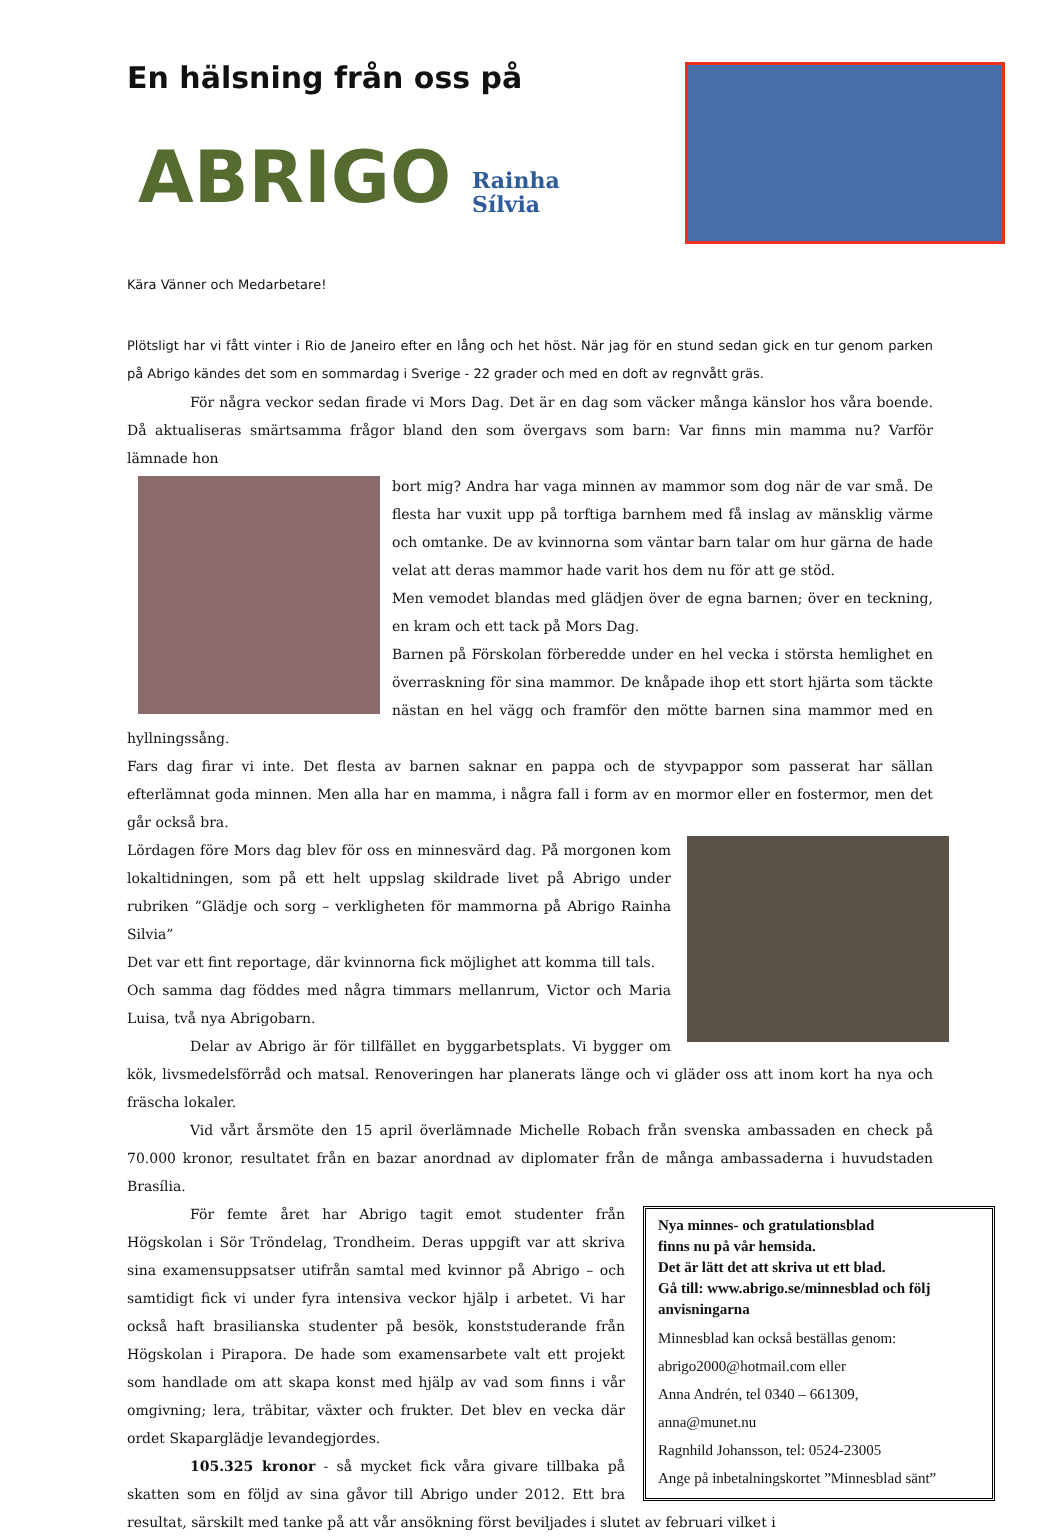En hälsning från oss på
ABRIGO
Rainha
Sílvia
Kära Vänner och Medarbetare!
Plötsligt har vi fått vinter i Rio de Janeiro efter en lång och het höst. När jag för en stund sedan gick en tur genom parken på Abrigo kändes det som en sommardag i Sverige - 22 grader och med en doft av regnvått gräs.
För några veckor sedan firade vi Mors Dag. Det är en dag som väcker många känslor hos våra boende. Då aktualiseras smärtsamma frågor bland den som övergavs som barn: Var finns min mamma nu? Varför lämnade hon
bort mig? Andra har vaga minnen av mammor som dog när de var små. De flesta har vuxit upp på torftiga barnhem med få inslag av mänsklig värme och omtanke. De av kvinnorna som väntar barn talar om hur gärna de hade velat att deras mammor hade varit hos dem nu för att ge stöd.
Men vemodet blandas med glädjen över de egna barnen; över en teckning, en kram och ett tack på Mors Dag.
Barnen på Förskolan förberedde under en hel vecka i största hemlighet en överraskning för sina mammor. De knåpade ihop ett stort hjärta som täckte nästan en hel vägg och framför den mötte barnen sina mammor med en hyllningssång.
Fars dag firar vi inte. Det flesta av barnen saknar en pappa och de styvpappor som passerat har sällan efterlämnat goda minnen. Men alla har en mamma, i några fall i form av en mormor eller en fostermor, men det går också bra.
Lördagen före Mors dag blev för oss en minnesvärd dag. På morgonen kom lokaltidningen, som på ett helt uppslag skildrade livet på Abrigo under rubriken ”Glädje och sorg – verkligheten för mammorna på Abrigo Rainha Silvia”
Det var ett fint reportage, där kvinnorna fick möjlighet att komma till tals.
Och samma dag föddes med några timmars mellanrum, Victor och Maria Luisa, två nya Abrigobarn.
Delar av Abrigo är för tillfället en byggarbetsplats. Vi bygger om kök, livsmedelsförråd och matsal. Renoveringen har planerats länge och vi gläder oss att inom kort ha nya och fräscha lokaler.
Vid vårt årsmöte den 15 april överlämnade Michelle Robach från svenska ambassaden en check på 70.000 kronor, resultatet från en bazar anordnad av diplomater från de många ambassaderna i huvudstaden Brasília.
Nya minnes- och gratulationsblad
finns nu på vår hemsida.
Det är lätt det att skriva ut ett blad.
Gå till: www.abrigo.se/minnesblad och följ anvisningarna
Minnesblad kan också beställas genom:
abrigo2000@hotmail.com eller
Anna Andrén, tel 0340 – 661309,
anna@munet.nu
Ragnhild Johansson, tel: 0524-23005
Ange på inbetalningskortet ”Minnesblad sänt”
För femte året har Abrigo tagit emot studenter från Högskolan i Sör Tröndelag, Trondheim. Deras uppgift var att skriva sina examensuppsatser utifrån samtal med kvinnor på Abrigo – och samtidigt fick vi under fyra intensiva veckor hjälp i arbetet. Vi har också haft brasilianska studenter på besök, konststuderande från Högskolan i Pirapora. De hade som examensarbete valt ett projekt som handlade om att skapa konst med hjälp av vad som finns i vår omgivning; lera, träbitar, växter och frukter. Det blev en vecka där ordet Skaparglädje levandegjordes.
105.325 kronor - så mycket fick våra givare tillbaka på skatten som en följd av sina gåvor till Abrigo under 2012. Ett bra resultat, särskilt med tanke på att vår ansökning först beviljades i slutet av februari vilket i